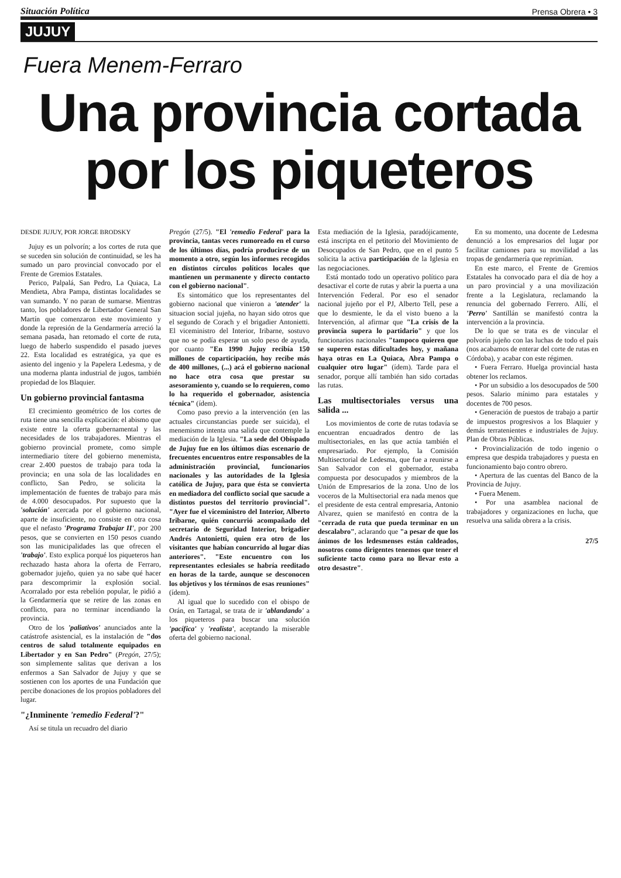Situación Política Prensa Obrera • 3
JUJUY
Fuera Menem-Ferraro
Una provincia cortada
por los piqueteros
DESDE JUJUY, POR JORGE BRODSKY
Jujuy es un polvorín; a los cortes de ruta que se suceden sin solución de continuidad, se les ha sumado un paro provincial convocado por el Frente de Gremios Estatales.
Perico, Palpalá, San Pedro, La Quiaca, La Mendieta, Abra Pampa, distintas localidades se van sumando. Y no paran de sumarse. Mientras tanto, los pobladores de Libertador General San Martín que comenzaron este movimiento y donde la represión de la Gendarmería arreció la semana pasada, han retomado el corte de ruta, luego de haberlo suspendido el pasado jueves 22. Esta localidad es estratégica, ya que es asiento del ingenio y la Papelera Ledesma, y de una moderna planta industrial de jugos, también propiedad de los Blaquier.
Un gobierno provincial fantasma
El crecimiento geométrico de los cortes de ruta tiene una sencilla explicación: el abismo que existe entre la oferta gubernamental y las necesidades de los trabajadores. Mientras el gobierno provincial promete, como simple intermediario títere del gobierno menemista, crear 2.400 puestos de trabajo para toda la provincia; en una sola de las localidades en conflicto, San Pedro, se solicita la implementación de fuentes de trabajo para más de 4.000 desocupados. Por supuesto que la 'solución' acercada por el gobierno nacional, aparte de insuficiente, no consiste en otra cosa que el nefasto 'Programa Trabajar II', por 200 pesos, que se convierten en 150 pesos cuando son las municipalidades las que ofrecen el 'trabajo'. Esto explica porqué los piqueteros han rechazado hasta ahora la oferta de Ferraro, gobernador jujeño, quien ya no sabe qué hacer para descomprimir la explosión social. Acorralado por esta rebelión popular, le pidió a la Gendarmería que se retire de las zonas en conflicto, para no terminar incendiando la provincia.
Otro de los 'paliativos' anunciados ante la catástrofe asistencial, es la instalación de "dos centros de salud totalmente equipados en Libertador y en San Pedro" (Pregón, 27/5); son simplemente salitas que derivan a los enfermos a San Salvador de Jujuy y que se sostienen con los aportes de una Fundación que percibe donaciones de los propios pobladores del lugar.
"¿Inminente 'remedio Federal'?"
Así se titula un recuadro del diario
Pregón (27/5). "El 'remedio Federal' para la provincia, tantas veces rumoreado en el curso de los últimos días, podría producirse de un momento a otro, según los informes recogidos en distintos círculos políticos locales que mantienen un permanente y directo contacto con el gobierno nacional".
Es sintomático que los representantes del gobierno nacional que vinieron a 'atender' la situacion social jujeña, no hayan sido otros que el segundo de Corach y el brigadier Antonietti. El viceministro del Interior, Iribarne, sostuvo que no se podía esperar un solo peso de ayuda, por cuanto "En 1990 Jujuy recibía 150 millones de coparticipación, hoy recibe más de 400 millones, (...) acá el gobierno nacional no hace otra cosa que prestar su asesoramiento y, cuando se lo requieren, como lo ha requerido el gobernador, asistencia técnica" (ídem).
Como paso previo a la intervención (en las actuales circunstancias puede ser suicida), el menemismo intenta una salida que contemple la mediación de la Iglesia. "La sede del Obispado de Jujuy fue en los últimos días escenario de frecuentes encuentros entre responsables de la administración provincial, funcionarios nacionales y las autoridades de la Iglesia católica de Jujuy, para que ésta se convierta en mediadora del conflicto social que sacude a distintos puestos del territorio provincial". "Ayer fue el viceministro del Interior, Alberto Iribarne, quién concurrió acompañado del secretario de Seguridad Interior, brigadier Andrés Antonietti, quien era otro de los visitantes que habían concurrido al lugar días anteriores". "Este encuentro con los representantes eclesiales se habría reeditado en horas de la tarde, aunque se desconocen los objetivos y los términos de esas reuniones" (ídem).
Al igual que lo sucedido con el obispo de Orán, en Tartagal, se trata de ir 'ablandando' a los piqueteros para buscar una solución 'pacífica' y 'realista', aceptando la miserable oferta del gobierno nacional.
Esta mediación de la Iglesia, paradójicamente, está inscripta en el petitorio del Movimiento de Desocupados de San Pedro, que en el punto 5 solicita la activa participación de la Iglesia en las negociaciones.
Está montado todo un operativo político para desactivar el corte de rutas y abrir la puerta a una Intervención Federal. Por eso el senador nacional jujeño por el PJ, Alberto Tell, pese a que lo desmiente, le da el visto bueno a la Intervención, al afirmar que "La crisis de la provincia supera lo partidario" y que los funcionarios nacionales "tampoco quieren que se superen estas dificultades hoy, y mañana haya otras en La Quiaca, Abra Pampa o cualquier otro lugar" (ídem). Tarde para el senador, porque allí también han sido cortadas las rutas.
Las multisectoriales versus una salida ...
Los movimientos de corte de rutas todavía se encuentran encuadrados dentro de las multisectoriales, en las que actúa también el empresariado. Por ejemplo, la Comisión Multisectorial de Ledesma, que fue a reunirse a San Salvador con el gobernador, estaba compuesta por desocupados y miembros de la Unión de Empresarios de la zona. Uno de los voceros de la Multisectorial era nada menos que el presidente de esta central empresaria, Antonio Alvarez, quien se manifestó en contra de la "cerrada de ruta que pueda terminar en un descalabro", aclarando que "a pesar de que los ánimos de los ledesmenses están caldeados, nosotros como dirigentes tenemos que tener el suficiente tacto como para no llevar esto a otro desastre".
En su momento, una docente de Ledesma denunció a los empresarios del lugar por facilitar camiones para su movilidad a las tropas de gendarmería que reprimían.
En este marco, el Frente de Gremios Estatales ha convocado para el día de hoy a un paro provincial y a una movilización frente a la Legislatura, reclamando la renuncia del gobernado Ferrero. Allí, el 'Perro' Santillán se manifestó contra la intervención a la provincia.
De lo que se trata es de vincular el polvorín jujeño con las luchas de todo el país (nos acabamos de enterar del corte de rutas en Córdoba), y acabar con este régimen.
• Fuera Ferraro. Huelga provincial hasta obtener los reclamos.
• Por un subsidio a los desocupados de 500 pesos. Salario mínimo para estatales y docentes de 700 pesos.
• Generación de puestos de trabajo a partir de impuestos progresivos a los Blaquier y demás terratenientes e industriales de Jujuy. Plan de Obras Públicas.
• Provincialización de todo ingenio o empresa que despida trabajadores y puesta en funcionamiento bajo contro obrero.
• Apertura de las cuentas del Banco de la Provincia de Jujuy.
• Fuera Menem.
• Por una asamblea nacional de trabajadores y organizaciones en lucha, que resuelva una salida obrera a la crisis.
27/5